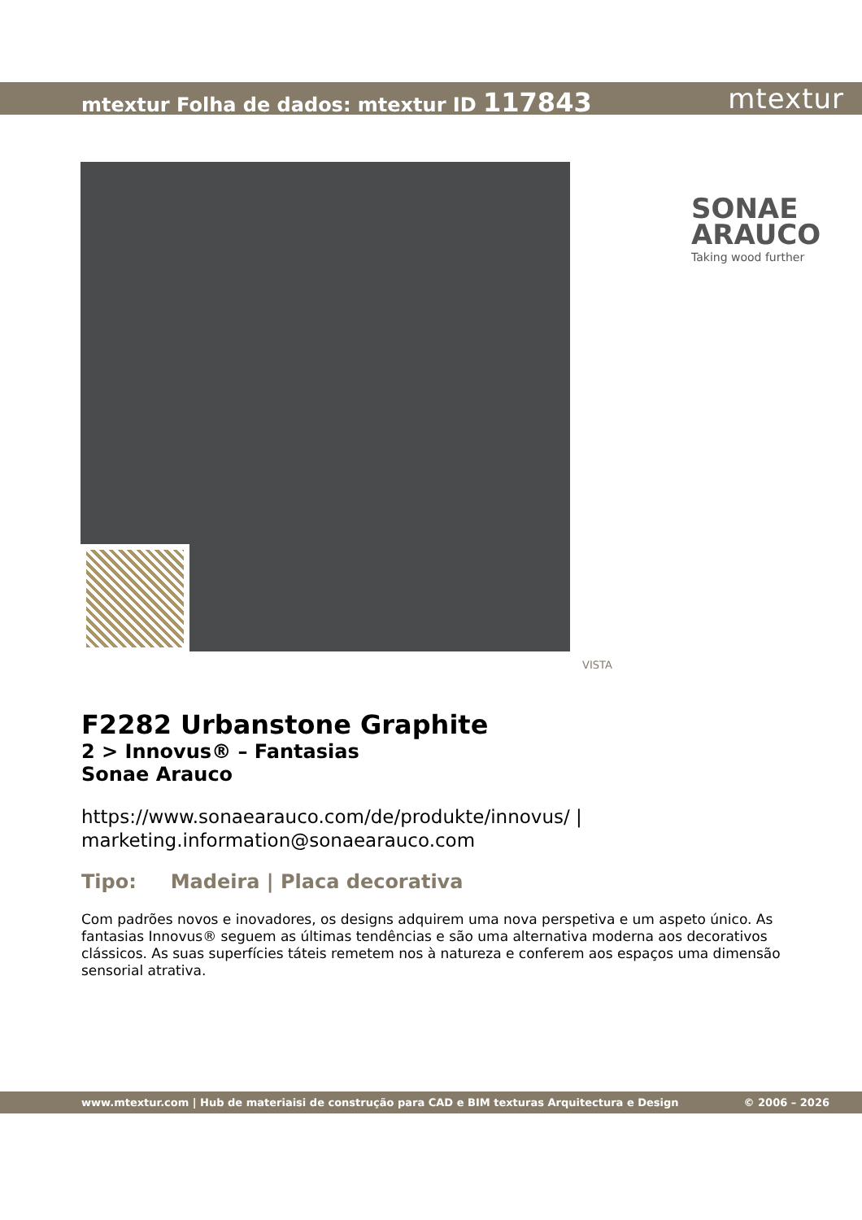mtextur Folha de dados: mtextur ID 117843
mtextur
SONAE
ARAUCO
Taking wood further
VISTA
F2282 Urbanstone Graphite
2 > Innovus® – Fantasias
Sonae Arauco
https://www.sonaearauco.com/de/produkte/innovus/ |
marketing.information@sonaearauco.com
Tipo: Madeira | Placa decorativa
Com padrões novos e inovadores, os designs adquirem uma nova perspetiva e um aspeto único. As fantasias Innovus® seguem as últimas tendências e são uma alternativa moderna aos decorativos clássicos. As suas superfícies táteis remetem nos à natureza e conferem aos espaços uma dimensão sensorial atrativa.
www.mtextur.com | Hub de materiaisi de construção para CAD e BIM texturas Arquitectura e Design © 2006 – 2026